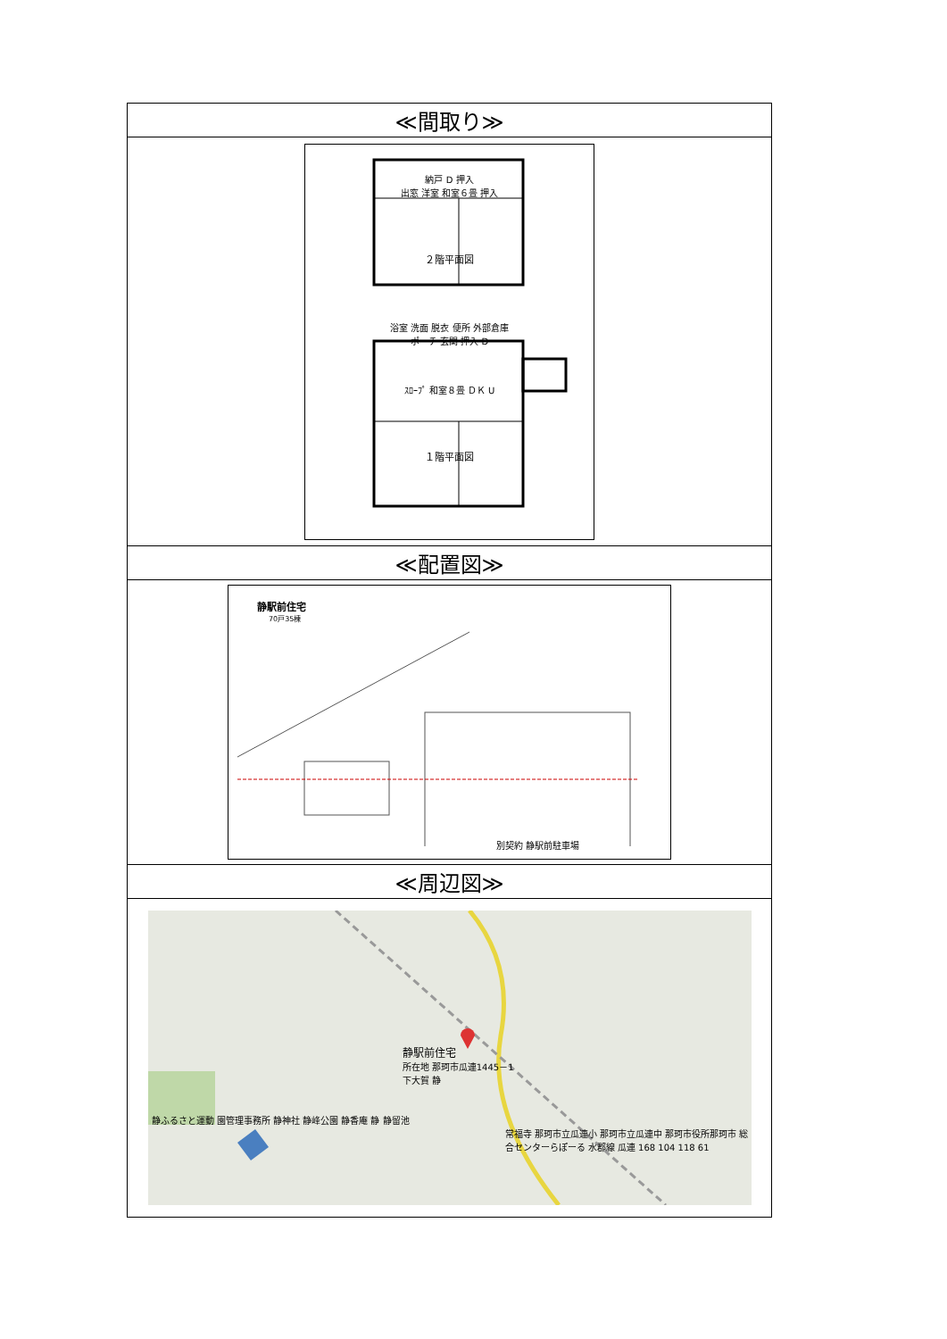| ≪間取り≫ |
| --- |
| 納戸 D 押入 出窓 洋室 和室６畳 押入 ２階平面図 浴室 洗面 脱衣 便所 外部倉庫 ポーチ 玄関 押入 D ｽﾛｰﾌﾟ 和室８畳 ＤＫ U １階平面図 |
| ≪配置図≫ |
| 静駅前住宅 70戸35棟 別契約 静駅前駐車場 |
| ≪周辺図≫ |
| 静駅前住宅 所在地 那珂市瓜連1445－1 下大賀 静 静ふるさと運動 園管理事務所 静神社 静峰公園 静香庵 静 静留池 常福寺 那珂市立瓜連小 那珂市立瓜連中 那珂市役所那珂市 総合センターらぽーる 水郡線 瓜連 168 104 118 61 |